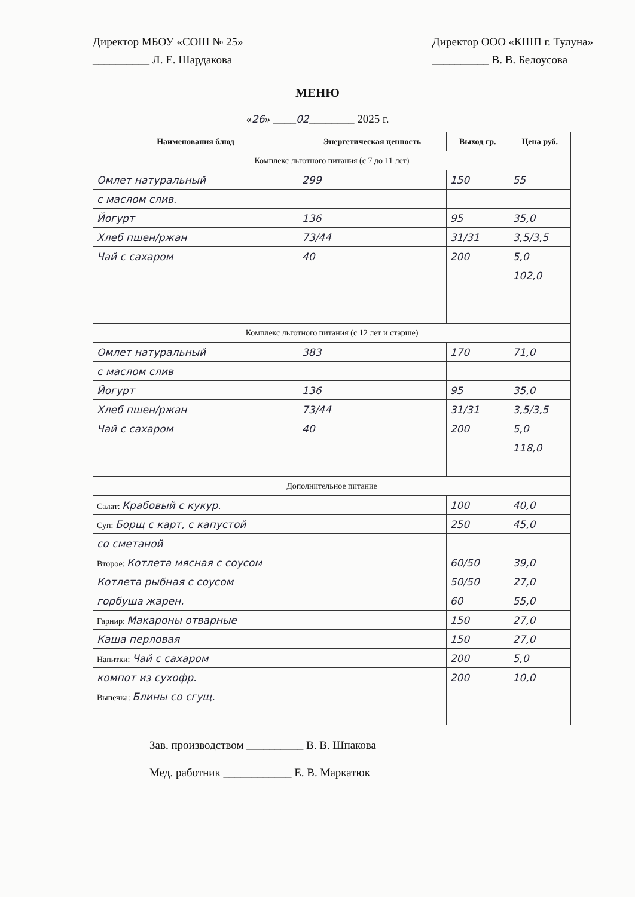Директор МБОУ «СОШ № 25»
__________ Л. Е. Шардакова
Директор ООО «КШП г. Тулуна»
__________ В. В. Белоусова
МЕНЮ
«26» ____02________ 2025 г.
| Наименования блюд | Энергетическая ценность | Выход гр. | Цена руб. |
| --- | --- | --- | --- |
| Комплекс льготного питания (с 7 до 11 лет) | | | |
| Омлет натуральный | 299 | 150 | 55 |
| с маслом слив. | | | |
| Йогурт | 136 | 95 | 35,0 |
| Хлеб пшен/ржан | 73/44 | 31/31 | 3,5/3,5 |
| Чай с сахаром | 40 | 200 | 5,0 |
| | | | 102,0 |
| Комплекс льготного питания (с 12 лет и старше) | | | |
| Омлет натуральный | 383 | 170 | 71,0 |
| с маслом слив | | | |
| Йогурт | 136 | 95 | 35,0 |
| Хлеб пшен/ржан | 73/44 | 31/31 | 3,5/3,5 |
| Чай с сахаром | 40 | 200 | 5,0 |
| | | | 118,0 |
| Дополнительное питание | | | |
| Салат: Крабовый с кукур. | | 100 | 40,0 |
| Суп: Борщ с карт, с капустой | | 250 | 45,0 |
| со сметаной | | | |
| Второе: Котлета мясная с соусом | | 60/50 | 39,0 |
| Котлета рыбная с соусом | | 50/50 | 27,0 |
| горбуша жарен. | | 60 | 55,0 |
| Гарнир: Макароны отварные | | 150 | 27,0 |
| Каша перловая | | 150 | 27,0 |
| Напитки: Чай с сахаром | | 200 | 5,0 |
| компот из сухофр. | | 200 | 10,0 |
| Выпечка: Блины со сгущ. | | | |
Зав. производством __________ В. В. Шпакова
Мед. работник ____________ Е. В. Маркатюк